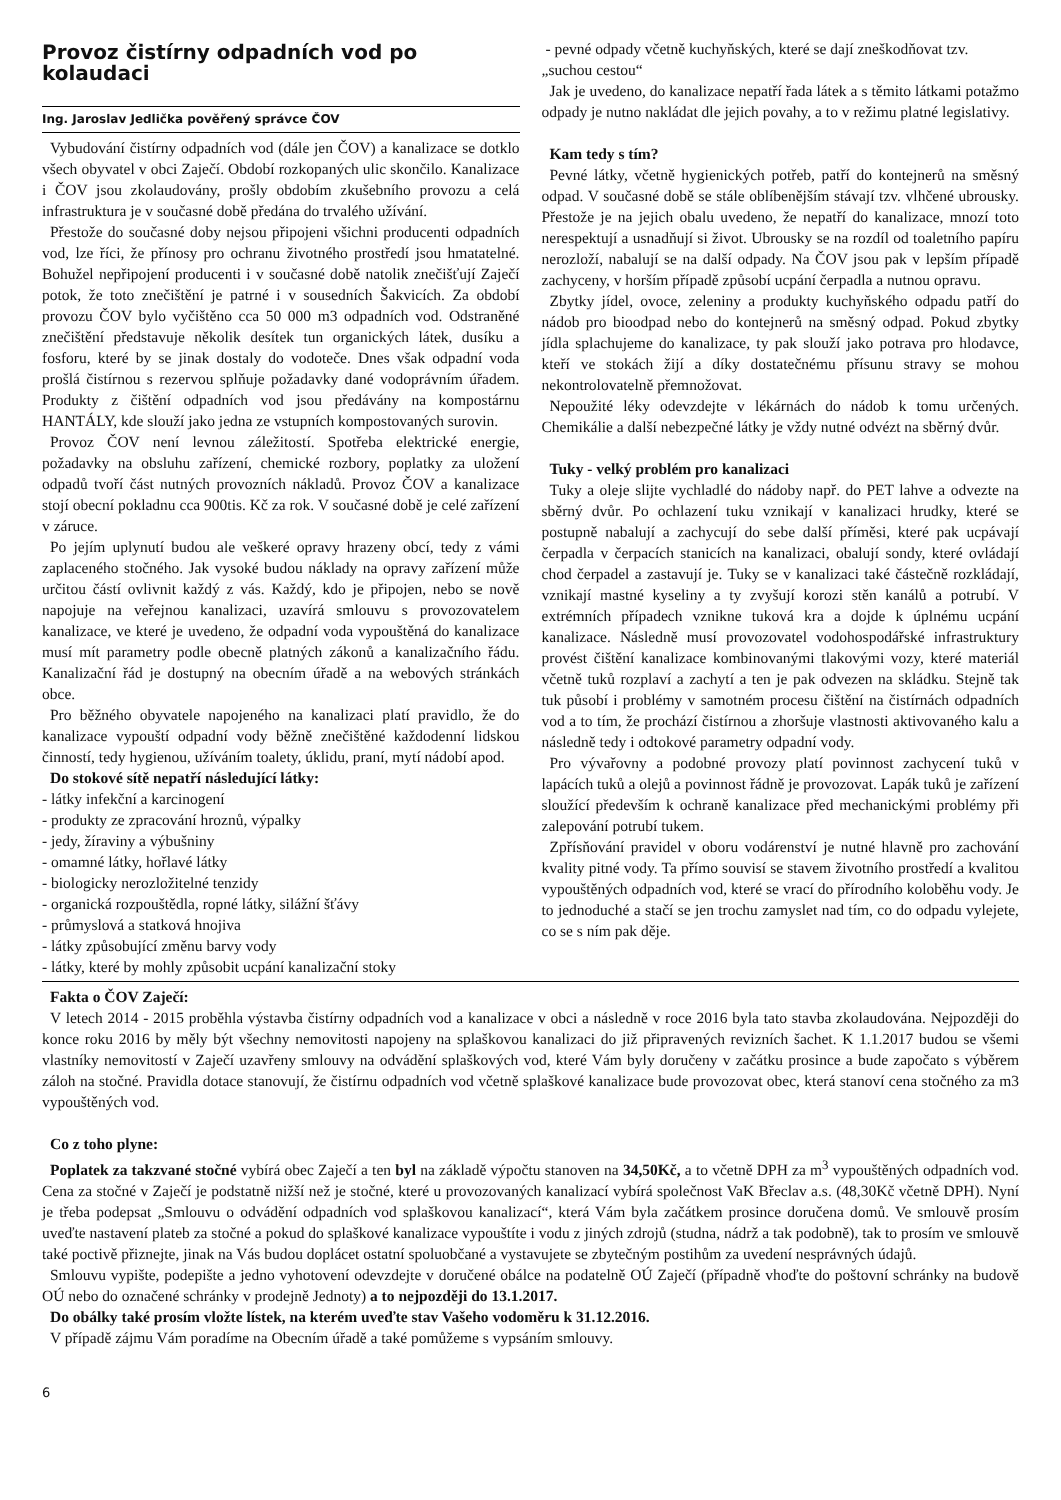Provoz čistírny odpadních vod po kolaudaci
Ing. Jaroslav Jedlička pověřený správce ČOV
Vybudování čistírny odpadních vod (dále jen ČOV) a kanalizace se dotklo všech obyvatel v obci Zaječí. Období rozkopaných ulic skončilo. Kanalizace i ČOV jsou zkolaudovány, prošly obdobím zkušebního provozu a celá infrastruktura je v současné době předána do trvalého užívání.
Přestože do současné doby nejsou připojeni všichni producenti odpadních vod, lze říci, že přínosy pro ochranu životného prostředí jsou hmatatelné. Bohužel nepřipojení producenti i v současné době natolik znečišťují Zaječí potok, že toto znečištění je patrné i v sousedních Šakvicích. Za období provozu ČOV bylo vyčištěno cca 50 000 m3 odpadních vod. Odstraněné znečištění představuje několik desítek tun organických látek, dusíku a fosforu, které by se jinak dostaly do vodoteče. Dnes však odpadní voda prošlá čistírnou s rezervou splňuje požadavky dané vodoprávním úřadem. Produkty z čištění odpadních vod jsou předávány na kompostárnu HANTÁLY, kde slouží jako jedna ze vstupních kompostovaných surovin.
Provoz ČOV není levnou záležitostí. Spotřeba elektrické energie, požadavky na obsluhu zařízení, chemické rozbory, poplatky za uložení odpadů tvoří část nutných provozních nákladů. Provoz ČOV a kanalizace stojí obecní pokladnu cca 900tis. Kč za rok. V současné době je celé zařízení v záruce.
Po jejím uplynutí budou ale veškeré opravy hrazeny obcí, tedy z vámi zaplaceného stočného. Jak vysoké budou náklady na opravy zařízení může určitou částí ovlivnit každý z vás. Každý, kdo je připojen, nebo se nově napojuje na veřejnou kanalizaci, uzavírá smlouvu s provozovatelem kanalizace, ve které je uvedeno, že odpadní voda vypouštěná do kanalizace musí mít parametry podle obecně platných zákonů a kanalizačního řádu. Kanalizační řád je dostupný na obecním úřadě a na webových stránkách obce.
Pro běžného obyvatele napojeného na kanalizaci platí pravidlo, že do kanalizace vypouští odpadní vody běžně znečištěné každodenní lidskou činností, tedy hygienou, užíváním toalety, úklidu, praní, mytí nádobí apod.
Do stokové sítě nepatří následující látky:
- látky infekční a karcinogení
- produkty ze zpracování hroznů, výpalky
- jedy, žíraviny a výbušniny
- omamné látky, hořlavé látky
- biologicky nerozložitelné tenzidy
- organická rozpouštědla, ropné látky, silážní šťávy
- průmyslová a statková hnojiva
- látky způsobující změnu barvy vody
- látky, které by mohly způsobit ucpání kanalizační stoky
- pevné odpady včetně kuchyňských, které se dají zneškodňovat tzv. „suchou cestou“
Jak je uvedeno, do kanalizace nepatří řada látek a s těmito látkami potažmo odpady je nutno nakládat dle jejich povahy, a to v režimu platné legislativy.
Kam tedy s tím?
Pevné látky, včetně hygienických potřeb, patří do kontejnerů na směsný odpad. V současné době se stále oblíbenějším stávají tzv. vlhčené ubrousky. Přestože je na jejich obalu uvedeno, že nepatří do kanalizace, mnozí toto nerespektují a usnadňují si život. Ubrousky se na rozdíl od toaletního papíru nerozloží, nabalují se na další odpady. Na ČOV jsou pak v lepším případě zachyceny, v horším případě způsobí ucpání čerpadla a nutnou opravu.
Zbytky jídel, ovoce, zeleniny a produkty kuchyňského odpadu patří do nádob pro bioodpad nebo do kontejnerů na směsný odpad. Pokud zbytky jídla splachujeme do kanalizace, ty pak slouží jako potrava pro hlodavce, kteří ve stokách žijí a díky dostatečnému přísunu stravy se mohou nekontrolovatelně přemnožovat.
Nepoužité léky odevzdejte v lékárnách do nádob k tomu určených. Chemikálie a další nebezpečné látky je vždy nutné odvézt na sběrný dvůr.
Tuky - velký problém pro kanalizaci
Tuky a oleje slijte vychladlé do nádoby např. do PET lahve a odvezte na sběrný dvůr. Po ochlazení tuku vznikají v kanalizaci hrudky, které se postupně nabalují a zachycují do sebe další příměsi, které pak ucpávají čerpadla v čerpacích stanicích na kanalizaci, obalují sondy, které ovládají chod čerpadel a zastavují je. Tuky se v kanalizaci také částečně rozkládají, vznikají mastné kyseliny a ty zvyšují korozi stěn kanálů a potrubí. V extrémních případech vznikne tuková kra a dojde k úplnému ucpání kanalizace. Následně musí provozovatel vodohospodářské infrastruktury provést čištění kanalizace kombinovanými tlakovými vozy, které materiál včetně tuků rozplaví a zachytí a ten je pak odvezen na skládku. Stejně tak tuk působí i problémy v samotném procesu čištění na čistírnách odpadních vod a to tím, že prochází čistírnou a zhoršuje vlastnosti aktivovaného kalu a následně tedy i odtokové parametry odpadní vody.
Pro vývařovny a podobné provozy platí povinnost zachycení tuků v lapácích tuků a olejů a povinnost řádně je provozovat. Lapák tuků je zařízení sloužící především k ochraně kanalizace před mechanickými problémy při zalepování potrubí tukem.
Zpřísňování pravidel v oboru vodárenství je nutné hlavně pro zachování kvality pitné vody. Ta přímo souvisí se stavem životního prostředí a kvalitou vypouštěných odpadních vod, které se vrací do přírodního koloběhu vody. Je to jednoduché a stačí se jen trochu zamyslet nad tím, co do odpadu vylejete, co se s ním pak děje.
Fakta o ČOV Zaječí:
V letech 2014 - 2015 proběhla výstavba čistírny odpadních vod a kanalizace v obci a následně v roce 2016 byla tato stavba zkolaudována. Nejpozději do konce roku 2016 by měly být všechny nemovitosti napojeny na splaškovou kanalizaci do již připravených revizních šachet. K 1.1.2017 budou se všemi vlastníky nemovitostí v Zaječí uzavřeny smlouvy na odvádění splaškových vod, které Vám byly doručeny v začátku prosince a bude započato s výběrem záloh na stočné. Pravidla dotace stanovují, že čistírnu odpadních vod včetně splaškové kanalizace bude provozovat obec, která stanoví cena stočného za m3 vypouštěných vod.
Co z toho plyne:
Poplatek za takzvané stočné vybírá obec Zaječí a ten byl na základě výpočtu stanoven na 34,50Kč, a to včetně DPH za m<sup>3</sup> vypouštěných odpadních vod. Cena za stočné v Zaječí je podstatně nižší než je stočné, které u provozovaných kanalizací vybírá společnost VaK Břeclav a.s. (48,30Kč včetně DPH). Nyní je třeba podepsat „Smlouvu o odvádění odpadních vod splaškovou kanalizací“, která Vám byla začátkem prosince doručena domů. Ve smlouvě prosím uveďte nastavení plateb za stočné a pokud do splaškové kanalizace vypouštíte i vodu z jiných zdrojů (studna, nádrž a tak podobně), tak to prosím ve smlouvě také poctivě přiznejte, jinak na Vás budou doplácet ostatní spoluobčané a vystavujete se zbytečným postihům za uvedení nesprávných údajů.
Smlouvu vypište, podepište a jedno vyhotovení odevzdejte v doručené obálce na podatelně OÚ Zaječí (případně vhoďte do poštovní schránky na budově OÚ nebo do označené schránky v prodejně Jednoty) a to nejpozději do 13.1.2017.
Do obálky také prosím vložte lístek, na kterém uveďte stav Vašeho vodoměru k 31.12.2016.
V případě zájmu Vám poradíme na Obecním úřadě a také pomůžeme s vypsáním smlouvy.
6